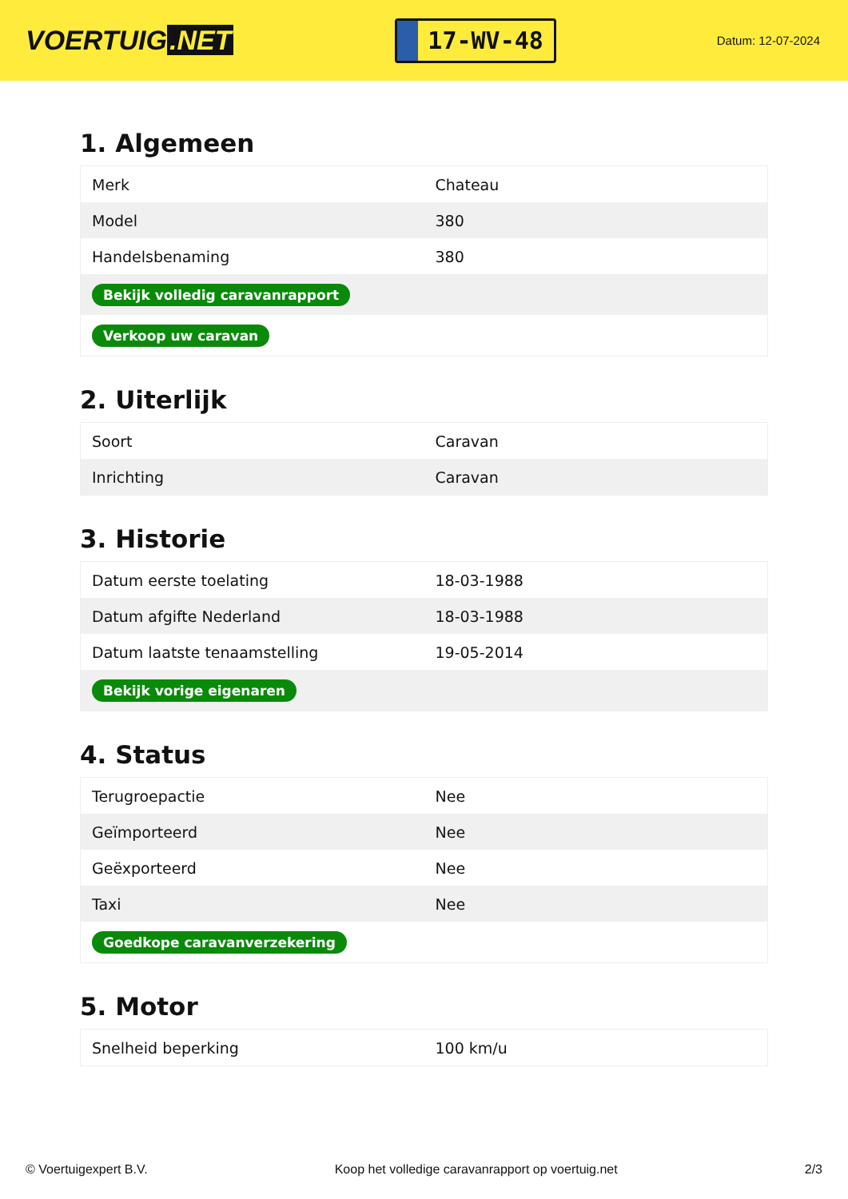VOERTUIG.NET
17-WV-48
Datum: 12-07-2024
1. Algemeen
| Merk | Chateau |
| Model | 380 |
| Handelsbenaming | 380 |
| Bekijk volledig caravanrapport | |
| Verkoop uw caravan | |
2. Uiterlijk
| Soort | Caravan |
| Inrichting | Caravan |
3. Historie
| Datum eerste toelating | 18-03-1988 |
| Datum afgifte Nederland | 18-03-1988 |
| Datum laatste tenaamstelling | 19-05-2014 |
| Bekijk vorige eigenaren | |
4. Status
| Terugroepactie | Nee |
| Geïmporteerd | Nee |
| Geëxporteerd | Nee |
| Taxi | Nee |
| Goedkope caravanverzekering | |
5. Motor
| Snelheid beperking | 100 km/u |
© Voertuigexpert B.V. Koop het volledige caravanrapport op voertuig.net 2/3